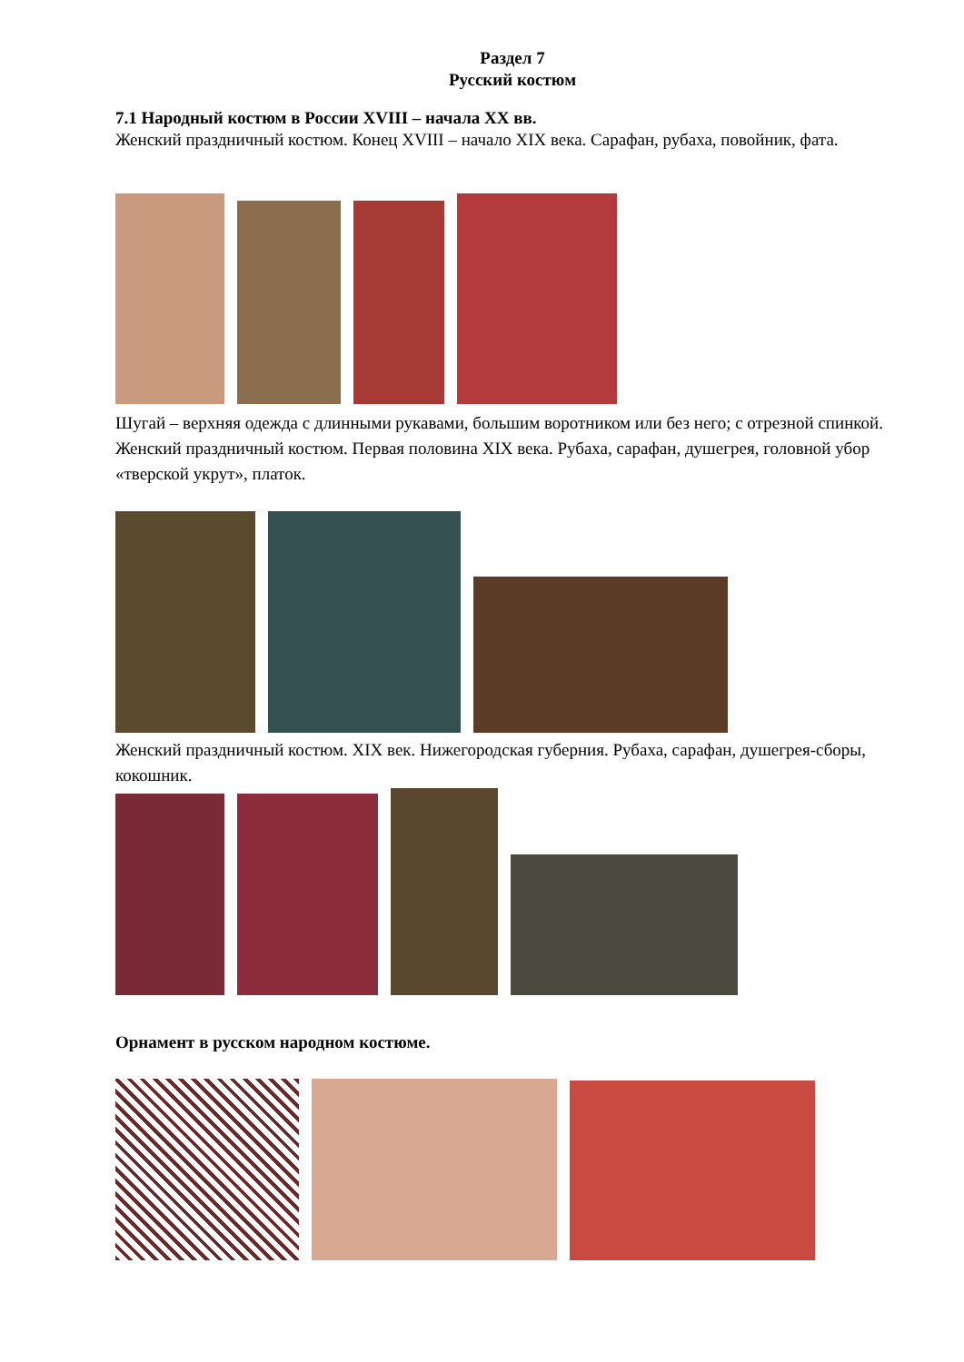Раздел 7
Русский костюм
7.1 Народный костюм в России XVIII – начала XX вв.
Женский праздничный костюм. Конец XVIII – начало XIX века. Сарафан, рубаха, повойник, фата.
Шугай – верхняя одежда с длинными рукавами, большим воротником или без него; с отрезной спинкой.
Женский праздничный костюм. Первая половина XIX века. Рубаха, сарафан, душегрея, головной убор «тверской укрут», платок.
Женский праздничный костюм. XIX век. Нижегородская губерния. Рубаха, сарафан, душегрея-сборы, кокошник.
Орнамент в русском народном костюме.